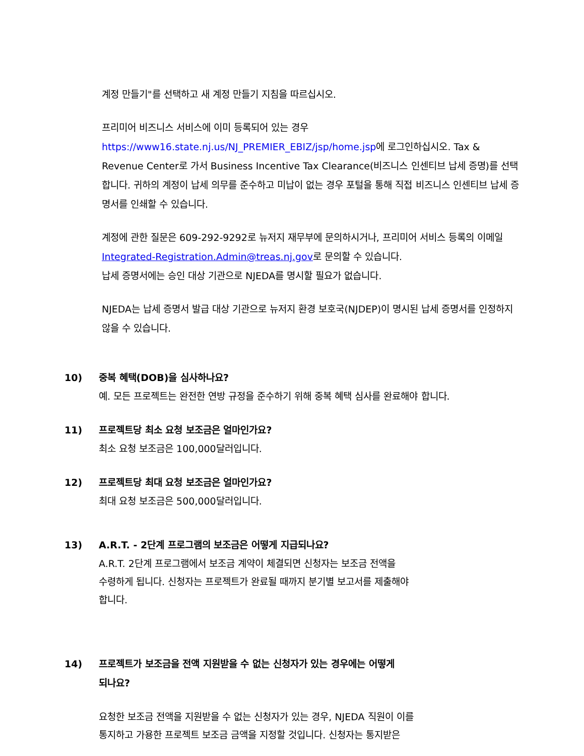계정 만들기"를 선택하고 새 계정 만들기 지침을 따르십시오.
프리미어 비즈니스 서비스에 이미 등록되어 있는 경우
https://www16.state.nj.us/NJ_PREMIER_EBIZ/jsp/home.jsp에 로그인하십시오. Tax & Revenue Center로 가서 Business Incentive Tax Clearance(비즈니스 인센티브 납세 증명)를 선택합니다. 귀하의 계정이 납세 의무를 준수하고 미납이 없는 경우 포털을 통해 직접 비즈니스 인센티브 납세 증명서를 인쇄할 수 있습니다.
계정에 관한 질문은 609-292-9292로 뉴저지 재무부에 문의하시거나, 프리미어 서비스 등록의 이메일 Integrated-Registration.Admin@treas.nj.gov로 문의할 수 있습니다.
납세 증명서에는 승인 대상 기관으로 NJEDA를 명시할 필요가 없습니다.
NJEDA는 납세 증명서 발급 대상 기관으로 뉴저지 환경 보호국(NJDEP)이 명시된 납세 증명서를 인정하지 않을 수 있습니다.
10) 중복 혜택(DOB)을 심사하나요?
예. 모든 프로젝트는 완전한 연방 규정을 준수하기 위해 중복 혜택 심사를 완료해야 합니다.
11) 프로젝트당 최소 요청 보조금은 얼마인가요?
최소 요청 보조금은 100,000달러입니다.
12) 프로젝트당 최대 요청 보조금은 얼마인가요?
최대 요청 보조금은 500,000달러입니다.
13) A.R.T. - 2단계 프로그램의 보조금은 어떻게 지급되나요?
A.R.T. 2단계 프로그램에서 보조금 계약이 체결되면 신청자는 보조금 전액을
수령하게 됩니다. 신청자는 프로젝트가 완료될 때까지 분기별 보고서를 제출해야
합니다.
14) 프로젝트가 보조금을 전액 지원받을 수 없는 신청자가 있는 경우에는 어떻게
되나요?
요청한 보조금 전액을 지원받을 수 없는 신청자가 있는 경우, NJEDA 직원이 이를
통지하고 가용한 프로젝트 보조금 금액을 지정할 것입니다. 신청자는 통지받은